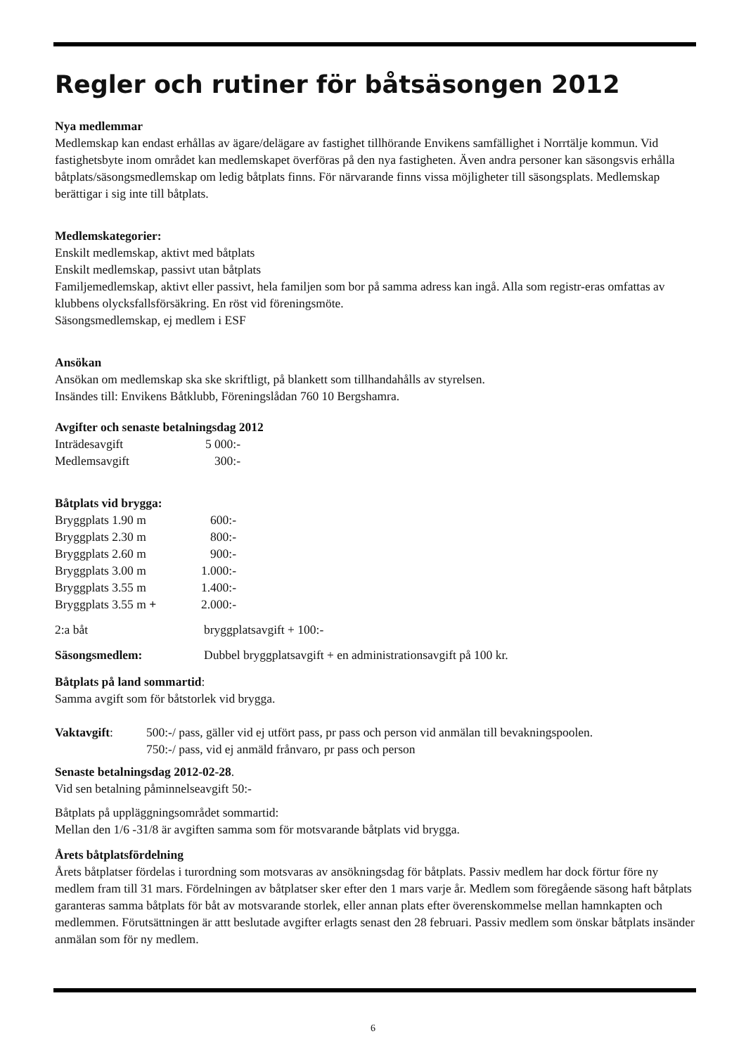Regler och rutiner för båtsäsongen 2012
Nya medlemmar
Medlemskap kan endast erhållas av ägare/delägare av fastighet tillhörande Envikens samfällighet i Norrtälje kommun. Vid fastighetsbyte inom området kan medlemskapet överföras på den nya fastigheten. Även andra personer kan säsongsvis erhålla båtplats/säsongsmedlemskap om ledig båtplats finns. För närvarande finns vissa möjligheter till säsongsplats. Medlemskap berättigar i sig inte till båtplats.
Medlemskategorier:
Enskilt medlemskap, aktivt med båtplats
Enskilt medlemskap, passivt utan båtplats
Familjemedlemskap, aktivt eller passivt, hela familjen som bor på samma adress kan ingå. Alla som registr-eras omfattas av klubbens olycksfallsförsäkring. En röst vid föreningsmöte.
Säsongsmedlemskap, ej medlem i ESF
Ansökan
Ansökan om medlemskap ska ske skriftligt, på blankett som tillhandahålls av styrelsen.
Insändes till: Envikens Båtklubb, Föreningslådan 760 10 Bergshamra.
Avgifter och senaste betalningsdag 2012
| Inträdesavgift | 5 000:- |
| Medlemsavgift | 300:- |
Båtplats vid brygga:
| Bryggplats 1.90 m | 600:- |
| Bryggplats 2.30 m | 800:- |
| Bryggplats 2.60 m | 900:- |
| Bryggplats 3.00 m | 1.000:- |
| Bryggplats 3.55 m | 1.400:- |
| Bryggplats 3.55 m + | 2.000:- |
| 2:a båt | bryggplatsavgift + 100:- |
| Säsongsmedlem: | Dubbel bryggplatsavgift + en administrationsavgift på 100 kr. |
Båtplats på land sommartid:
Samma avgift som för båtstorlek vid brygga.
| Vaktavgift : | 500:-/ pass, gäller vid ej utfört pass, pr pass och person vid anmälan till bevakningspoolen. 750:-/ pass, vid ej anmäld frånvaro, pr pass och person |
Senaste betalningsdag 2012-02-28.
Vid sen betalning påminnelseavgift 50:-
Båtplats på uppläggningsområdet sommartid:
Mellan den 1/6 -31/8 är avgiften samma som för motsvarande båtplats vid brygga.
Årets båtplatsfördelning
Årets båtplatser fördelas i turordning som motsvaras av ansökningsdag för båtplats. Passiv medlem har dock förtur före ny medlem fram till 31 mars. Fördelningen av båtplatser sker efter den 1 mars varje år. Medlem som föregående säsong haft båtplats garanteras samma båtplats för båt av motsvarande storlek, eller annan plats efter överenskommelse mellan hamnkapten och medlemmen. Förutsättningen är attt beslutade avgifter erlagts senast den 28 februari. Passiv medlem som önskar båtplats insänder anmälan som för ny medlem.
6